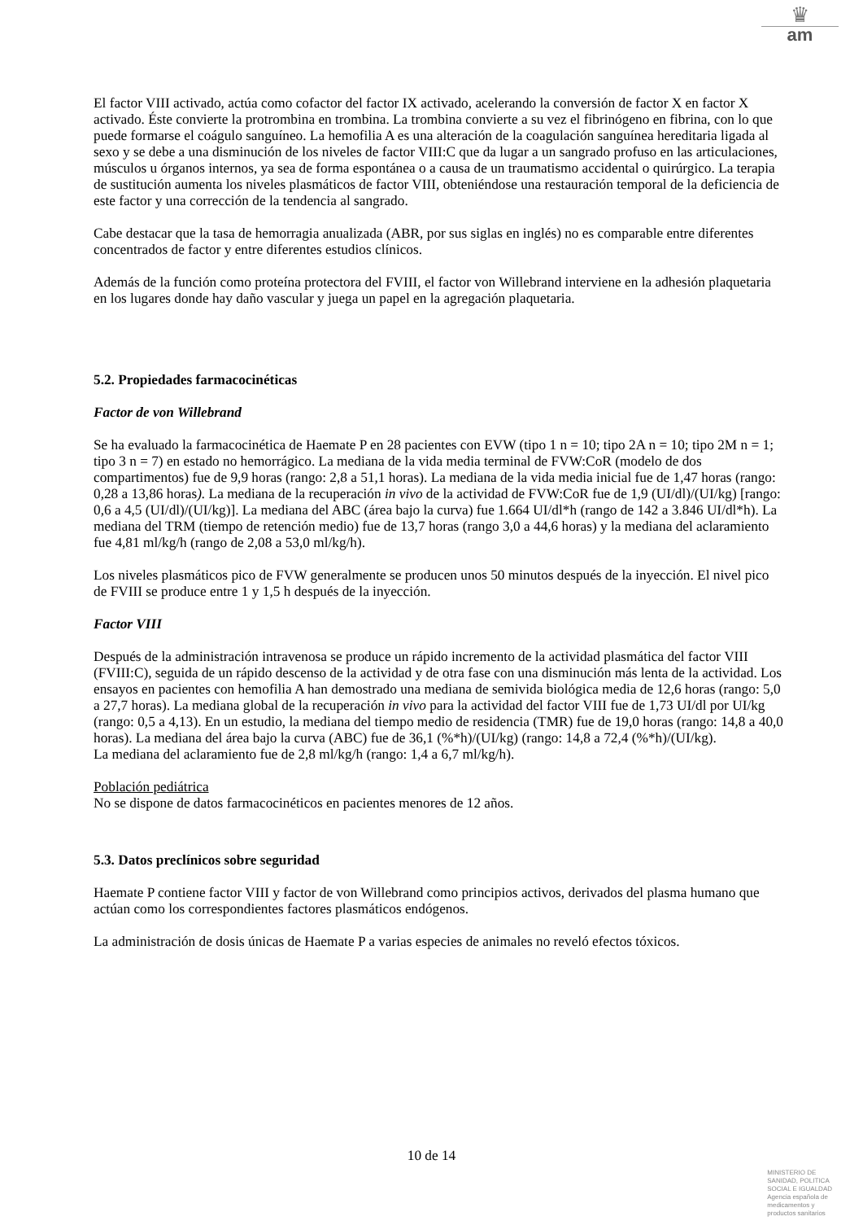♛
am
El factor VIII activado, actúa como cofactor del factor IX activado, acelerando la conversión de factor X en factor X activado. Éste convierte la protrombina en trombina. La trombina convierte a su vez el fibrinógeno en fibrina, con lo que puede formarse el coágulo sanguíneo. La hemofilia A es una alteración de la coagulación sanguínea hereditaria ligada al sexo y se debe a una disminución de los niveles de factor VIII:C que da lugar a un sangrado profuso en las articulaciones, músculos u órganos internos, ya sea de forma espontánea o a causa de un traumatismo accidental o quirúrgico. La terapia de sustitución aumenta los niveles plasmáticos de factor VIII, obteniéndose una restauración temporal de la deficiencia de este factor y una corrección de la tendencia al sangrado.
Cabe destacar que la tasa de hemorragia anualizada (ABR, por sus siglas en inglés) no es comparable entre diferentes concentrados de factor y entre diferentes estudios clínicos.
Además de la función como proteína protectora del FVIII, el factor von Willebrand interviene en la adhesión plaquetaria en los lugares donde hay daño vascular y juega un papel en la agregación plaquetaria.
5.2. Propiedades farmacocinéticas
Factor de von Willebrand
Se ha evaluado la farmacocinética de Haemate P en 28 pacientes con EVW (tipo 1 n = 10; tipo 2A n = 10; tipo 2M n = 1; tipo 3 n = 7) en estado no hemorrágico. La mediana de la vida media terminal de FVW:CoR (modelo de dos compartimentos) fue de 9,9 horas (rango: 2,8 a 51,1 horas). La mediana de la vida media inicial fue de 1,47 horas (rango: 0,28 a 13,86 horas). La mediana de la recuperación in vivo de la actividad de FVW:CoR fue de 1,9 (UI/dl)/(UI/kg) [rango: 0,6 a 4,5 (UI/dl)/(UI/kg)]. La mediana del ABC (área bajo la curva) fue 1.664 UI/dl*h (rango de 142 a 3.846 UI/dl*h). La mediana del TRM (tiempo de retención medio) fue de 13,7 horas (rango 3,0 a 44,6 horas) y la mediana del aclaramiento fue 4,81 ml/kg/h (rango de 2,08 a 53,0 ml/kg/h).
Los niveles plasmáticos pico de FVW generalmente se producen unos 50 minutos después de la inyección. El nivel pico de FVIII se produce entre 1 y 1,5 h después de la inyección.
Factor VIII
Después de la administración intravenosa se produce un rápido incremento de la actividad plasmática del factor VIII (FVIII:C), seguida de un rápido descenso de la actividad y de otra fase con una disminución más lenta de la actividad. Los ensayos en pacientes con hemofilia A han demostrado una mediana de semivida biológica media de 12,6 horas (rango: 5,0 a 27,7 horas). La mediana global de la recuperación in vivo para la actividad del factor VIII fue de 1,73 UI/dl por UI/kg (rango: 0,5 a 4,13). En un estudio, la mediana del tiempo medio de residencia (TMR) fue de 19,0 horas (rango: 14,8 a 40,0 horas). La mediana del área bajo la curva (ABC) fue de 36,1 (%*h)/(UI/kg) (rango: 14,8 a 72,4 (%*h)/(UI/kg).
La mediana del aclaramiento fue de 2,8 ml/kg/h (rango: 1,4 a 6,7 ml/kg/h).
Población pediátrica
No se dispone de datos farmacocinéticos en pacientes menores de 12 años.
5.3. Datos preclínicos sobre seguridad
Haemate P contiene factor VIII y factor de von Willebrand como principios activos, derivados del plasma humano que actúan como los correspondientes factores plasmáticos endógenos.
La administración de dosis únicas de Haemate P a varias especies de animales no reveló efectos tóxicos.
10 de 14
MINISTERIO DE
SANIDAD, POLITICA
SOCIAL E IGUALDAD
Agencia española de
medicamentos y
productos sanitarios